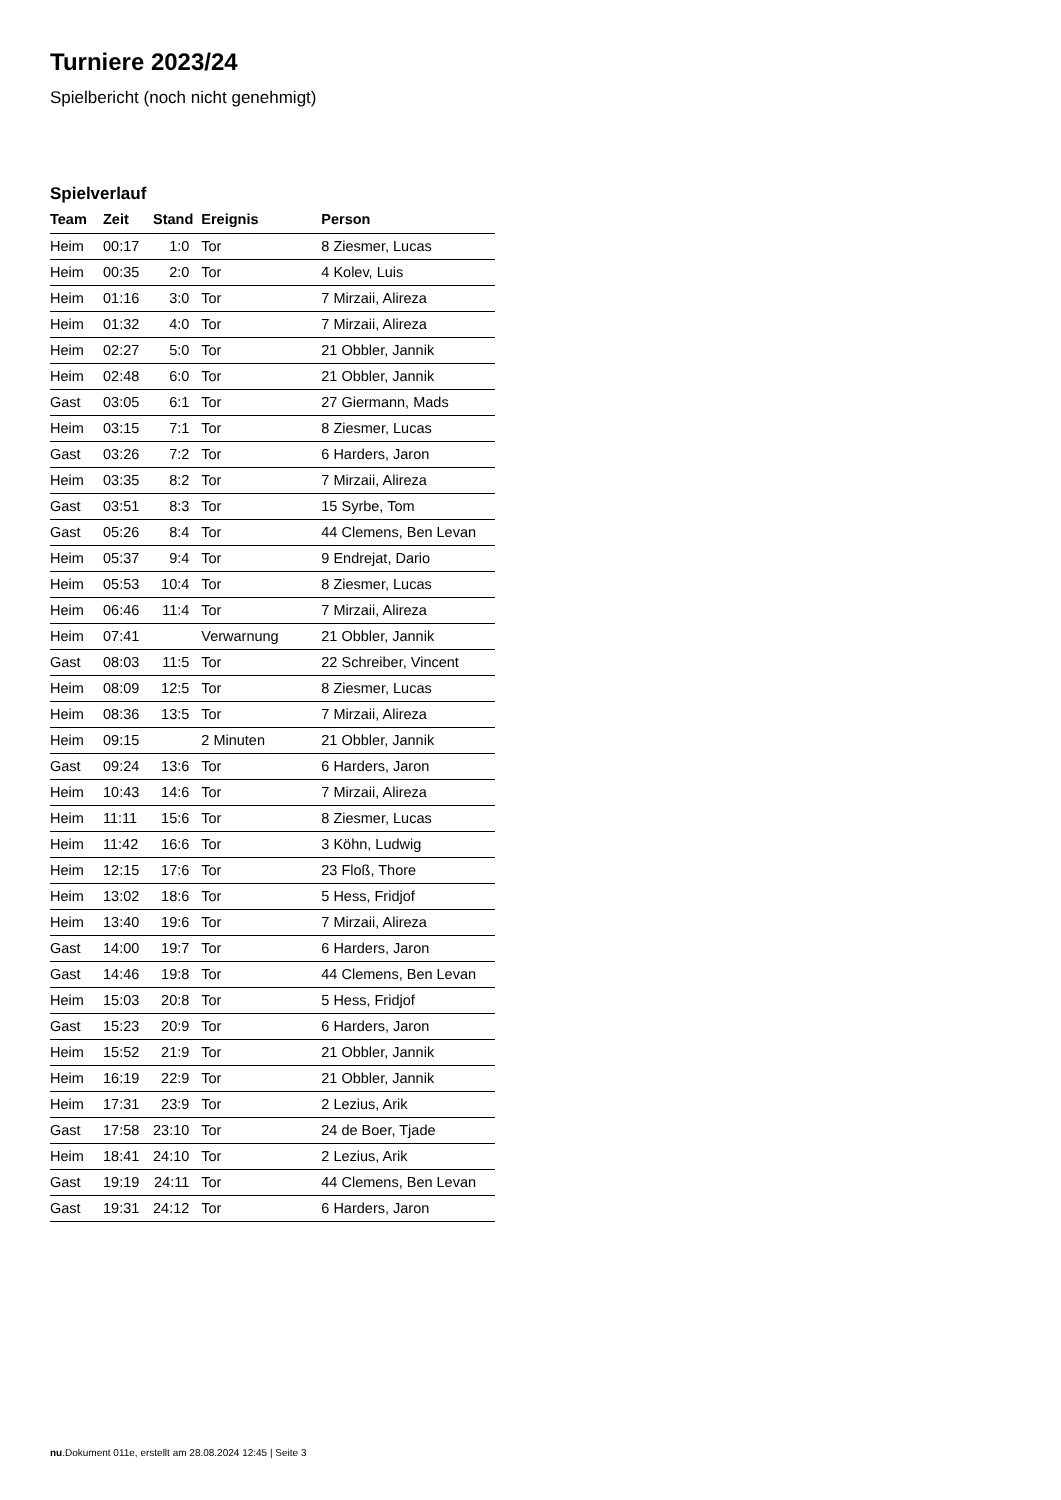Turniere 2023/24
Spielbericht (noch nicht genehmigt)
Spielverlauf
| Team | Zeit | Stand | Ereignis | Person |
| --- | --- | --- | --- | --- |
| Heim | 00:17 | 1:0 | Tor | 8 Ziesmer, Lucas |
| Heim | 00:35 | 2:0 | Tor | 4 Kolev, Luis |
| Heim | 01:16 | 3:0 | Tor | 7 Mirzaii, Alireza |
| Heim | 01:32 | 4:0 | Tor | 7 Mirzaii, Alireza |
| Heim | 02:27 | 5:0 | Tor | 21 Obbler, Jannik |
| Heim | 02:48 | 6:0 | Tor | 21 Obbler, Jannik |
| Gast | 03:05 | 6:1 | Tor | 27 Giermann, Mads |
| Heim | 03:15 | 7:1 | Tor | 8 Ziesmer, Lucas |
| Gast | 03:26 | 7:2 | Tor | 6 Harders, Jaron |
| Heim | 03:35 | 8:2 | Tor | 7 Mirzaii, Alireza |
| Gast | 03:51 | 8:3 | Tor | 15 Syrbe, Tom |
| Gast | 05:26 | 8:4 | Tor | 44 Clemens, Ben Levan |
| Heim | 05:37 | 9:4 | Tor | 9 Endrejat, Dario |
| Heim | 05:53 | 10:4 | Tor | 8 Ziesmer, Lucas |
| Heim | 06:46 | 11:4 | Tor | 7 Mirzaii, Alireza |
| Heim | 07:41 | | Verwarnung | 21 Obbler, Jannik |
| Gast | 08:03 | 11:5 | Tor | 22 Schreiber, Vincent |
| Heim | 08:09 | 12:5 | Tor | 8 Ziesmer, Lucas |
| Heim | 08:36 | 13:5 | Tor | 7 Mirzaii, Alireza |
| Heim | 09:15 | | 2 Minuten | 21 Obbler, Jannik |
| Gast | 09:24 | 13:6 | Tor | 6 Harders, Jaron |
| Heim | 10:43 | 14:6 | Tor | 7 Mirzaii, Alireza |
| Heim | 11:11 | 15:6 | Tor | 8 Ziesmer, Lucas |
| Heim | 11:42 | 16:6 | Tor | 3 Köhn, Ludwig |
| Heim | 12:15 | 17:6 | Tor | 23 Floß, Thore |
| Heim | 13:02 | 18:6 | Tor | 5 Hess, Fridjof |
| Heim | 13:40 | 19:6 | Tor | 7 Mirzaii, Alireza |
| Gast | 14:00 | 19:7 | Tor | 6 Harders, Jaron |
| Gast | 14:46 | 19:8 | Tor | 44 Clemens, Ben Levan |
| Heim | 15:03 | 20:8 | Tor | 5 Hess, Fridjof |
| Gast | 15:23 | 20:9 | Tor | 6 Harders, Jaron |
| Heim | 15:52 | 21:9 | Tor | 21 Obbler, Jannik |
| Heim | 16:19 | 22:9 | Tor | 21 Obbler, Jannik |
| Heim | 17:31 | 23:9 | Tor | 2 Lezius, Arik |
| Gast | 17:58 | 23:10 | Tor | 24 de Boer, Tjade |
| Heim | 18:41 | 24:10 | Tor | 2 Lezius, Arik |
| Gast | 19:19 | 24:11 | Tor | 44 Clemens, Ben Levan |
| Gast | 19:31 | 24:12 | Tor | 6 Harders, Jaron |
nu.Dokument 011e, erstellt am 28.08.2024 12:45 | Seite 3